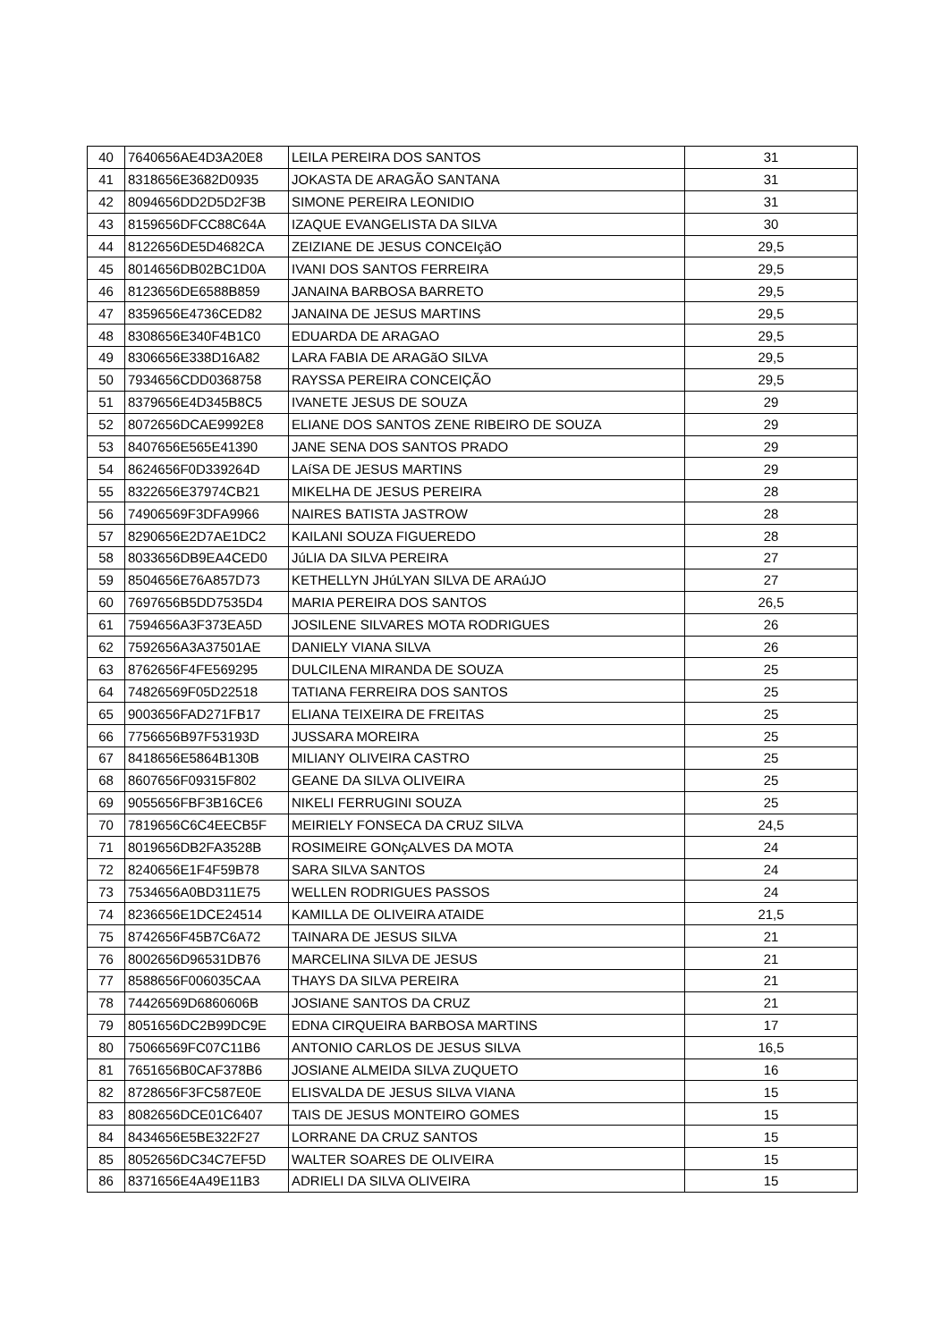| 40 | 7640656AE4D3A20E8 | LEILA PEREIRA DOS SANTOS | 31 |
| 41 | 8318656E3682D0935 | JOKASTA DE ARAGÃO SANTANA | 31 |
| 42 | 8094656DD2D5D2F3B | SIMONE PEREIRA LEONIDIO | 31 |
| 43 | 8159656DFCC88C64A | IZAQUE EVANGELISTA DA SILVA | 30 |
| 44 | 8122656DE5D4682CA | ZEIZIANE DE JESUS CONCEIçãO | 29,5 |
| 45 | 8014656DB02BC1D0A | IVANI DOS SANTOS FERREIRA | 29,5 |
| 46 | 8123656DE6588B859 | JANAINA BARBOSA BARRETO | 29,5 |
| 47 | 8359656E4736CED82 | JANAINA DE JESUS MARTINS | 29,5 |
| 48 | 8308656E340F4B1C0 | EDUARDA DE ARAGAO | 29,5 |
| 49 | 8306656E338D16A82 | LARA FABIA DE ARAGãO SILVA | 29,5 |
| 50 | 7934656CDD0368758 | RAYSSA PEREIRA CONCEIÇÃO | 29,5 |
| 51 | 8379656E4D345B8C5 | IVANETE JESUS DE SOUZA | 29 |
| 52 | 8072656DCAE9992E8 | ELIANE DOS SANTOS ZENE RIBEIRO DE SOUZA | 29 |
| 53 | 8407656E565E41390 | JANE SENA DOS SANTOS PRADO | 29 |
| 54 | 8624656F0D339264D | LAíSA DE JESUS MARTINS | 29 |
| 55 | 8322656E37974CB21 | MIKELHA DE JESUS PEREIRA | 28 |
| 56 | 74906569F3DFA9966 | NAIRES BATISTA JASTROW | 28 |
| 57 | 8290656E2D7AE1DC2 | KAILANI SOUZA FIGUEREDO | 28 |
| 58 | 8033656DB9EA4CED0 | JúLIA DA SILVA PEREIRA | 27 |
| 59 | 8504656E76A857D73 | KETHELLYN JHúLYAN SILVA DE ARAúJO | 27 |
| 60 | 7697656B5DD7535D4 | MARIA PEREIRA DOS SANTOS | 26,5 |
| 61 | 7594656A3F373EA5D | JOSILENE SILVARES MOTA RODRIGUES | 26 |
| 62 | 7592656A3A37501AE | DANIELY VIANA SILVA | 26 |
| 63 | 8762656F4FE569295 | DULCILENA MIRANDA DE SOUZA | 25 |
| 64 | 74826569F05D22518 | TATIANA FERREIRA DOS SANTOS | 25 |
| 65 | 9003656FAD271FB17 | ELIANA TEIXEIRA DE FREITAS | 25 |
| 66 | 7756656B97F53193D | JUSSARA MOREIRA | 25 |
| 67 | 8418656E5864B130B | MILIANY OLIVEIRA CASTRO | 25 |
| 68 | 8607656F09315F802 | GEANE DA SILVA OLIVEIRA | 25 |
| 69 | 9055656FBF3B16CE6 | NIKELI FERRUGINI SOUZA | 25 |
| 70 | 7819656C6C4EECB5F | MEIRIELY FONSECA DA CRUZ SILVA | 24,5 |
| 71 | 8019656DB2FA3528B | ROSIMEIRE GONçALVES DA MOTA | 24 |
| 72 | 8240656E1F4F59B78 | SARA SILVA SANTOS | 24 |
| 73 | 7534656A0BD311E75 | WELLEN RODRIGUES PASSOS | 24 |
| 74 | 8236656E1DCE24514 | KAMILLA DE OLIVEIRA ATAIDE | 21,5 |
| 75 | 8742656F45B7C6A72 | TAINARA DE JESUS SILVA | 21 |
| 76 | 8002656D96531DB76 | MARCELINA SILVA DE JESUS | 21 |
| 77 | 8588656F006035CAA | THAYS DA SILVA PEREIRA | 21 |
| 78 | 74426569D6860606B | JOSIANE SANTOS DA CRUZ | 21 |
| 79 | 8051656DC2B99DC9E | EDNA CIRQUEIRA BARBOSA MARTINS | 17 |
| 80 | 75066569FC07C11B6 | ANTONIO CARLOS DE JESUS SILVA | 16,5 |
| 81 | 7651656B0CAF378B6 | JOSIANE ALMEIDA SILVA ZUQUETO | 16 |
| 82 | 8728656F3FC587E0E | ELISVALDA DE JESUS SILVA VIANA | 15 |
| 83 | 8082656DCE01C6407 | TAIS DE JESUS MONTEIRO GOMES | 15 |
| 84 | 8434656E5BE322F27 | LORRANE DA CRUZ SANTOS | 15 |
| 85 | 8052656DC34C7EF5D | WALTER SOARES DE OLIVEIRA | 15 |
| 86 | 8371656E4A49E11B3 | ADRIELI DA SILVA OLIVEIRA | 15 |